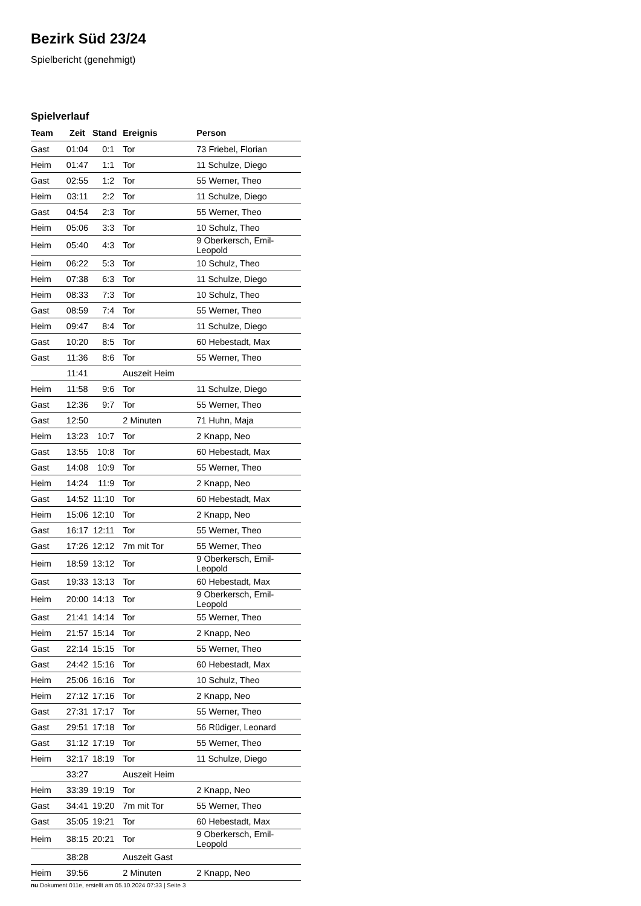Bezirk Süd 23/24
Spielbericht (genehmigt)
Spielverlauf
| Team | Zeit | Stand | Ereignis | Person |
| --- | --- | --- | --- | --- |
| Gast | 01:04 | 0:1 | Tor | 73 Friebel, Florian |
| Heim | 01:47 | 1:1 | Tor | 11 Schulze, Diego |
| Gast | 02:55 | 1:2 | Tor | 55 Werner, Theo |
| Heim | 03:11 | 2:2 | Tor | 11 Schulze, Diego |
| Gast | 04:54 | 2:3 | Tor | 55 Werner, Theo |
| Heim | 05:06 | 3:3 | Tor | 10 Schulz, Theo |
| Heim | 05:40 | 4:3 | Tor | 9 Oberkersch, Emil-Leopold |
| Heim | 06:22 | 5:3 | Tor | 10 Schulz, Theo |
| Heim | 07:38 | 6:3 | Tor | 11 Schulze, Diego |
| Heim | 08:33 | 7:3 | Tor | 10 Schulz, Theo |
| Gast | 08:59 | 7:4 | Tor | 55 Werner, Theo |
| Heim | 09:47 | 8:4 | Tor | 11 Schulze, Diego |
| Gast | 10:20 | 8:5 | Tor | 60 Hebestadt, Max |
| Gast | 11:36 | 8:6 | Tor | 55 Werner, Theo |
| | 11:41 | | Auszeit Heim | |
| Heim | 11:58 | 9:6 | Tor | 11 Schulze, Diego |
| Gast | 12:36 | 9:7 | Tor | 55 Werner, Theo |
| Gast | 12:50 | | 2 Minuten | 71 Huhn, Maja |
| Heim | 13:23 | 10:7 | Tor | 2 Knapp, Neo |
| Gast | 13:55 | 10:8 | Tor | 60 Hebestadt, Max |
| Gast | 14:08 | 10:9 | Tor | 55 Werner, Theo |
| Heim | 14:24 | 11:9 | Tor | 2 Knapp, Neo |
| Gast | 14:52 | 11:10 | Tor | 60 Hebestadt, Max |
| Heim | 15:06 | 12:10 | Tor | 2 Knapp, Neo |
| Gast | 16:17 | 12:11 | Tor | 55 Werner, Theo |
| Gast | 17:26 | 12:12 | 7m mit Tor | 55 Werner, Theo |
| Heim | 18:59 | 13:12 | Tor | 9 Oberkersch, Emil-Leopold |
| Gast | 19:33 | 13:13 | Tor | 60 Hebestadt, Max |
| Heim | 20:00 | 14:13 | Tor | 9 Oberkersch, Emil-Leopold |
| Gast | 21:41 | 14:14 | Tor | 55 Werner, Theo |
| Heim | 21:57 | 15:14 | Tor | 2 Knapp, Neo |
| Gast | 22:14 | 15:15 | Tor | 55 Werner, Theo |
| Gast | 24:42 | 15:16 | Tor | 60 Hebestadt, Max |
| Heim | 25:06 | 16:16 | Tor | 10 Schulz, Theo |
| Heim | 27:12 | 17:16 | Tor | 2 Knapp, Neo |
| Gast | 27:31 | 17:17 | Tor | 55 Werner, Theo |
| Gast | 29:51 | 17:18 | Tor | 56 Rüdiger, Leonard |
| Gast | 31:12 | 17:19 | Tor | 55 Werner, Theo |
| Heim | 32:17 | 18:19 | Tor | 11 Schulze, Diego |
| | 33:27 | | Auszeit Heim | |
| Heim | 33:39 | 19:19 | Tor | 2 Knapp, Neo |
| Gast | 34:41 | 19:20 | 7m mit Tor | 55 Werner, Theo |
| Gast | 35:05 | 19:21 | Tor | 60 Hebestadt, Max |
| Heim | 38:15 | 20:21 | Tor | 9 Oberkersch, Emil-Leopold |
| | 38:28 | | Auszeit Gast | |
| Heim | 39:56 | | 2 Minuten | 2 Knapp, Neo |
nu.Dokument 011e, erstellt am 05.10.2024 07:33 | Seite 3